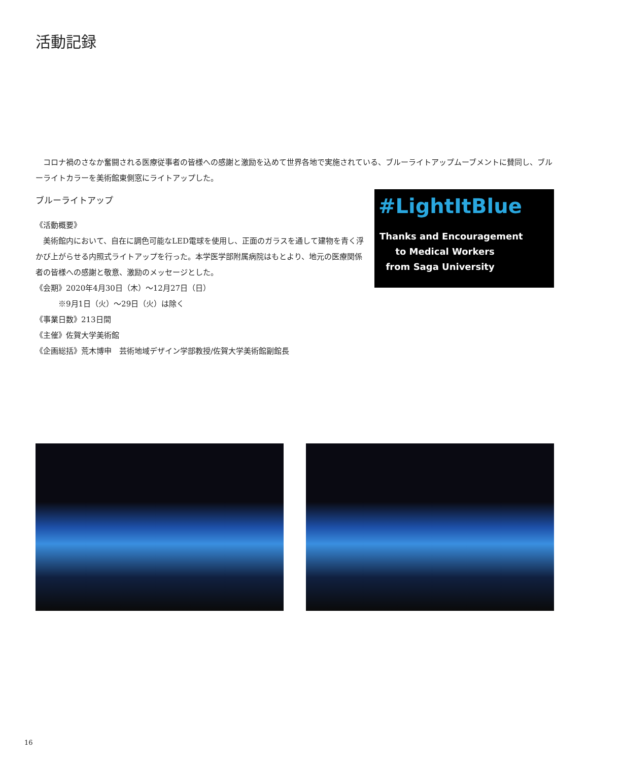活動記録
　コロナ禍のさなか奮闘される医療従事者の皆様への感謝と激励を込めて世界各地で実施されている、ブルーライトアップムーブメントに賛同し、ブルーライトカラーを美術館東側窓にライトアップした。
ブルーライトアップ
《活動概要》
　美術館内において、自在に調色可能なLED電球を使用し、正面のガラスを通して建物を青く浮かび上がらせる内照式ライトアップを行った。本学医学部附属病院はもとより、地元の医療関係者の皆様への感謝と敬意、激励のメッセージとした。
《会期》2020年4月30日（木）〜12月27日（日）
　　　※9月1日（火）〜29日（火）は除く
《事業日数》213日間
《主催》佐賀大学美術館
《企画総括》荒木博申　芸術地域デザイン学部教授/佐賀大学美術館副館長
#LightItBlue
Thanks and Encouragement
to Medical Workers
from Saga University
16